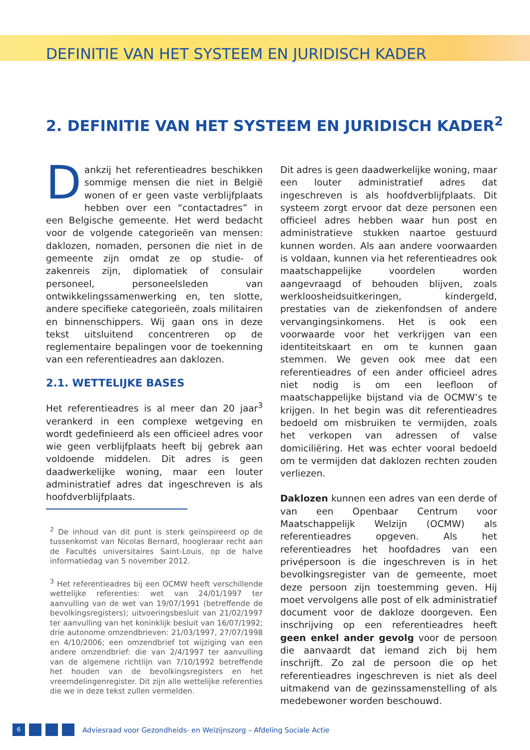DEFINITIE VAN HET SYSTEEM EN JURIDISCH KADER
2. DEFINITIE VAN HET SYSTEEM EN JURIDISCH KADER<sup>2</sup>
Dankzij het referentieadres beschikken sommige mensen die niet in België wonen of er geen vaste verblijfplaats hebben over een “contactadres” in een Belgische gemeente. Het werd bedacht voor de volgende categorieën van mensen: daklozen, nomaden, personen die niet in de gemeente zijn omdat ze op studie- of zakenreis zijn, diplomatiek of consulair personeel, personeelsleden van ontwikkelingssamenwerking en, ten slotte, andere specifieke categorieën, zoals militairen en binnenschippers. Wij gaan ons in deze tekst uitsluitend concentreren op de reglementaire bepalingen voor de toekenning van een referentieadres aan daklozen.
2.1. WETTELIJKE BASES
Het referentieadres is al meer dan 20 jaar<sup>3</sup> verankerd in een complexe wetgeving en wordt gedefinieerd als een officieel adres voor wie geen verblijfplaats heeft bij gebrek aan voldoende middelen. Dit adres is geen daadwerkelijke woning, maar een louter administratief adres dat ingeschreven is als hoofdverblijfplaats.
<sup>2</sup> De inhoud van dit punt is sterk geïnspireerd op de tussenkomst van Nicolas Bernard, hoogleraar recht aan de Facultés universitaires Saint-Louis, op de halve informatiedag van 5 november 2012.
<sup>3</sup> Het referentieadres bij een OCMW heeft verschillende wettelijke referenties: wet van 24/01/1997 ter aanvulling van de wet van 19/07/1991 (betreffende de bevolkingsregisters); uitvoeringsbesluit van 21/02/1997 ter aanvulling van het koninklijk besluit van 16/07/1992; drie autonome omzendbrieven: 21/03/1997, 27/07/1998 en 4/10/2006; een omzendbrief tot wijziging van een andere omzendbrief: die van 2/4/1997 ter aanvulling van de algemene richtlijn van 7/10/1992 betreffende het houden van de bevolkingsregisters en het vreemdelingenregister. Dit zijn alle wettelijke referenties die we in deze tekst zullen vermelden.
Dit adres is geen daadwerkelijke woning, maar een louter administratief adres dat ingeschreven is als hoofdverblijfplaats. Dit systeem zorgt ervoor dat deze personen een officieel adres hebben waar hun post en administratieve stukken naartoe gestuurd kunnen worden. Als aan andere voorwaarden is voldaan, kunnen via het referentieadres ook maatschappelijke voordelen worden aangevraagd of behouden blijven, zoals werkloosheidsuitkeringen, kindergeld, prestaties van de ziekenfondsen of andere vervangingsinkomens. Het is ook een voorwaarde voor het verkrijgen van een identiteitskaart en om te kunnen gaan stemmen. We geven ook mee dat een referentieadres of een ander officieel adres niet nodig is om een leefloon of maatschappelijke bijstand via de OCMW’s te krijgen. In het begin was dit referentieadres bedoeld om misbruiken te vermijden, zoals het verkopen van adressen of valse domiciliëring. Het was echter vooral bedoeld om te vermijden dat daklozen rechten zouden verliezen.
Daklozen kunnen een adres van een derde of van een Openbaar Centrum voor Maatschappelijk Welzijn (OCMW) als referentieadres opgeven. Als het referentieadres het hoofdadres van een privépersoon is die ingeschreven is in het bevolkingsregister van de gemeente, moet deze persoon zijn toestemming geven. Hij moet vervolgens alle post of elk administratief document voor de dakloze doorgeven. Een inschrijving op een referentieadres heeft geen enkel ander gevolg voor de persoon die aanvaardt dat iemand zich bij hem inschrijft. Zo zal de persoon die op het referentieadres ingeschreven is niet als deel uitmakend van de gezinssamenstelling of als medebewoner worden beschouwd.
6
Adviesraad voor Gezondheids- en Welzijnszorg – Afdeling Sociale Actie